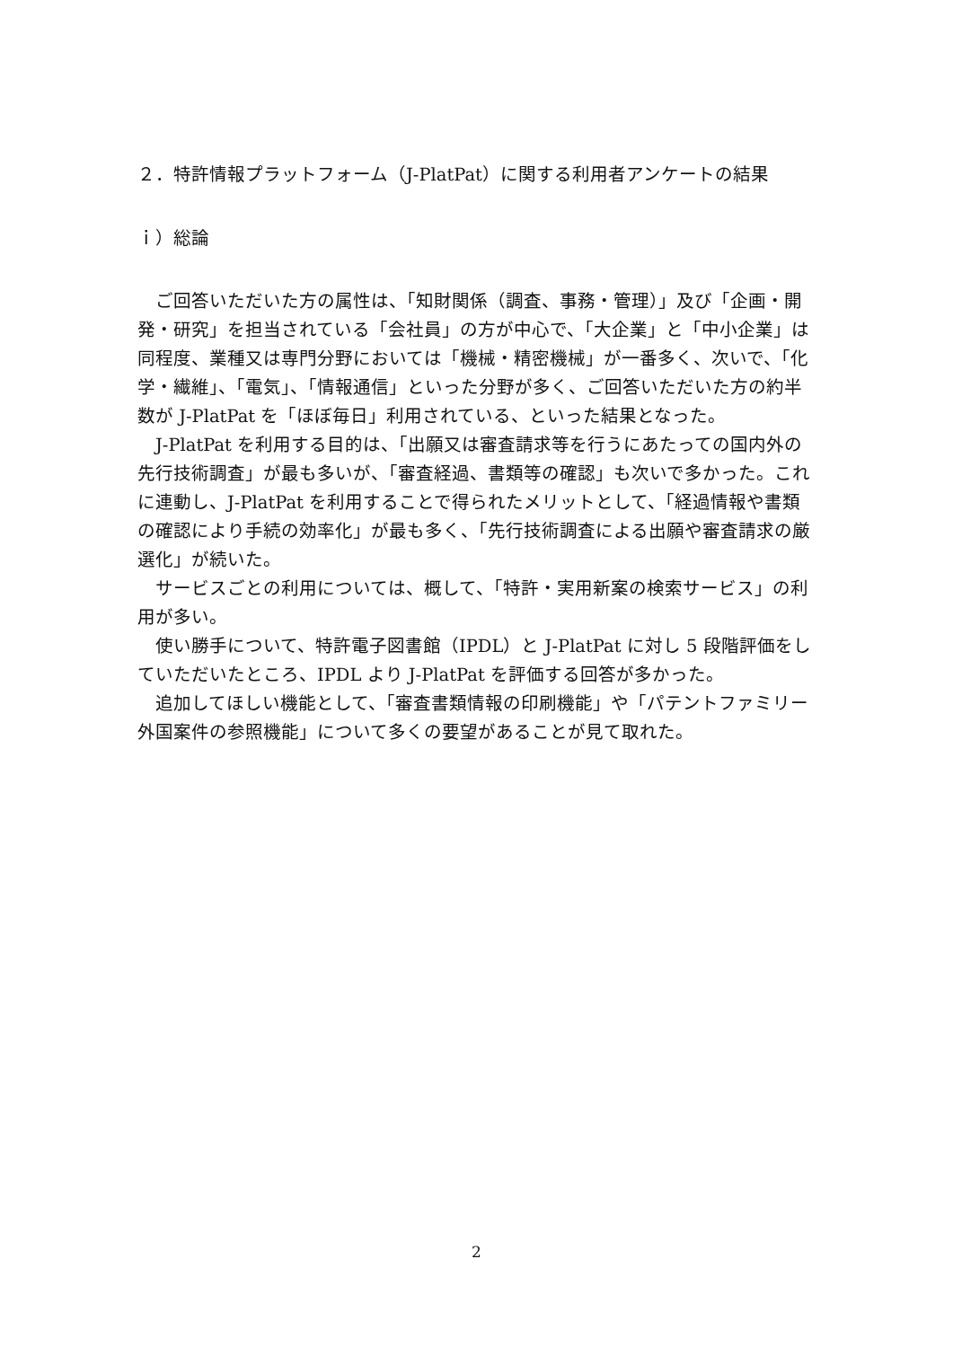２．特許情報プラットフォーム（J-PlatPat）に関する利用者アンケートの結果
ｉ）総論
ご回答いただいた方の属性は、「知財関係（調査、事務・管理）」及び「企画・開発・研究」を担当されている「会社員」の方が中心で、「大企業」と「中小企業」は同程度、業種又は専門分野においては「機械・精密機械」が一番多く、次いで、「化学・繊維」、「電気」、「情報通信」といった分野が多く、ご回答いただいた方の約半数が J-PlatPat を「ほぼ毎日」利用されている、といった結果となった。
J-PlatPat を利用する目的は、「出願又は審査請求等を行うにあたっての国内外の先行技術調査」が最も多いが、「審査経過、書類等の確認」も次いで多かった。これに連動し、J-PlatPat を利用することで得られたメリットとして、「経過情報や書類の確認により手続の効率化」が最も多く、「先行技術調査による出願や審査請求の厳選化」が続いた。
サービスごとの利用については、概して、「特許・実用新案の検索サービス」の利用が多い。
使い勝手について、特許電子図書館（IPDL）と J-PlatPat に対し 5 段階評価をしていただいたところ、IPDL より J-PlatPat を評価する回答が多かった。
追加してほしい機能として、「審査書類情報の印刷機能」や「パテントファミリー外国案件の参照機能」について多くの要望があることが見て取れた。
2